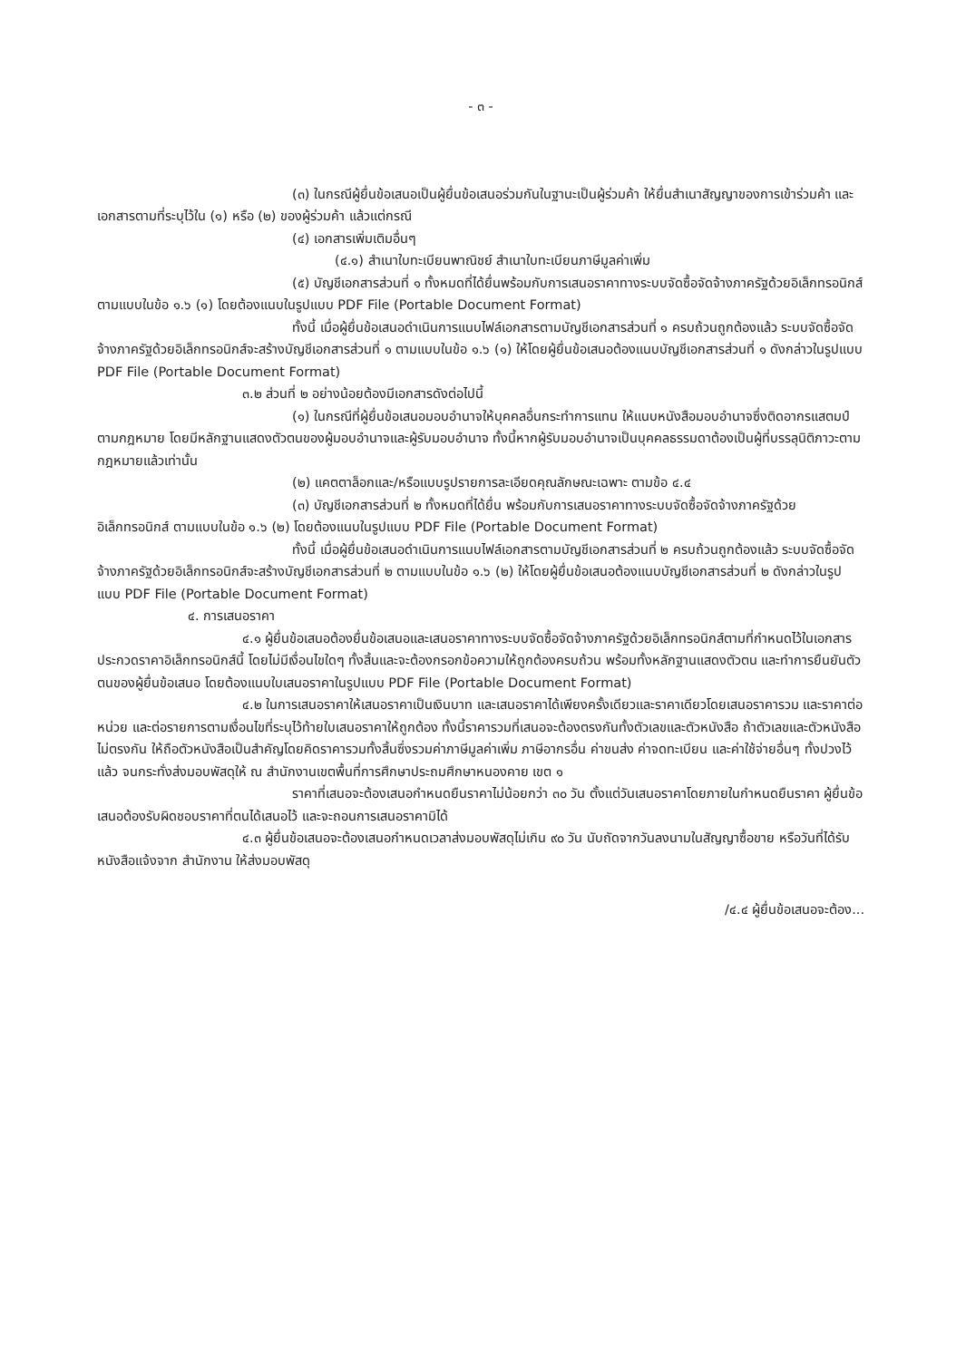- ๓ -
(๓) ในกรณีผู้ยื่นข้อเสนอเป็นผู้ยื่นข้อเสนอร่วมกันในฐานะเป็นผู้ร่วมค้า ให้ยื่นสำเนาสัญญาของการเข้าร่วมค้า และเอกสารตามที่ระบุไว้ใน (๑) หรือ (๒) ของผู้ร่วมค้า แล้วแต่กรณี
(๔) เอกสารเพิ่มเติมอื่นๆ
(๔.๑) สำเนาใบทะเบียนพาณิชย์ สำเนาใบทะเบียนภาษีมูลค่าเพิ่ม
(๕) บัญชีเอกสารส่วนที่ ๑ ทั้งหมดที่ได้ยื่นพร้อมกับการเสนอราคาทางระบบจัดซื้อจัดจ้างภาครัฐด้วยอิเล็กทรอนิกส์ ตามแบบในข้อ ๑.๖ (๑) โดยต้องแนบในรูปแบบ PDF File (Portable Document Format)
ทั้งนี้ เมื่อผู้ยื่นข้อเสนอดำเนินการแนบไฟล์เอกสารตามบัญชีเอกสารส่วนที่ ๑ ครบถ้วนถูกต้องแล้ว ระบบจัดซื้อจัดจ้างภาครัฐด้วยอิเล็กทรอนิกส์จะสร้างบัญชีเอกสารส่วนที่ ๑ ตามแบบในข้อ ๑.๖ (๑) ให้โดยผู้ยื่นข้อเสนอต้องแนบบัญชีเอกสารส่วนที่ ๑ ดังกล่าวในรูปแบบ PDF File (Portable Document Format)
๓.๒ ส่วนที่ ๒ อย่างน้อยต้องมีเอกสารดังต่อไปนี้
(๑) ในกรณีที่ผู้ยื่นข้อเสนอมอบอำนาจให้บุคคลอื่นกระทำการแทน ให้แนบหนังสือมอบอำนาจซึ่งติดอากรแสตมป์ตามกฎหมาย โดยมีหลักฐานแสดงตัวตนของผู้มอบอำนาจและผู้รับมอบอำนาจ ทั้งนี้หากผู้รับมอบอำนาจเป็นบุคคลธรรมดาต้องเป็นผู้ที่บรรลุนิติภาวะตามกฎหมายแล้วเท่านั้น
(๒) แคตตาล็อกและ/หรือแบบรูปรายการละเอียดคุณลักษณะเฉพาะ ตามข้อ ๔.๔
(๓) บัญชีเอกสารส่วนที่ ๒ ทั้งหมดที่ได้ยื่น พร้อมกับการเสนอราคาทางระบบจัดซื้อจัดจ้างภาครัฐด้วยอิเล็กทรอนิกส์ ตามแบบในข้อ ๑.๖ (๒) โดยต้องแนบในรูปแบบ PDF File (Portable Document Format)
ทั้งนี้ เมื่อผู้ยื่นข้อเสนอดำเนินการแนบไฟล์เอกสารตามบัญชีเอกสารส่วนที่ ๒ ครบถ้วนถูกต้องแล้ว ระบบจัดซื้อจัดจ้างภาครัฐด้วยอิเล็กทรอนิกส์จะสร้างบัญชีเอกสารส่วนที่ ๒ ตามแบบในข้อ ๑.๖ (๒) ให้โดยผู้ยื่นข้อเสนอต้องแนบบัญชีเอกสารส่วนที่ ๒ ดังกล่าวในรูปแบบ PDF File (Portable Document Format)
๔. การเสนอราคา
๔.๑ ผู้ยื่นข้อเสนอต้องยื่นข้อเสนอและเสนอราคาทางระบบจัดซื้อจัดจ้างภาครัฐด้วยอิเล็กทรอนิกส์ตามที่กำหนดไว้ในเอกสารประกวดราคาอิเล็กทรอนิกส์นี้ โดยไม่มีเงื่อนไขใดๆ ทั้งสิ้นและจะต้องกรอกข้อความให้ถูกต้องครบถ้วน พร้อมทั้งหลักฐานแสดงตัวตน และทำการยืนยันตัวตนของผู้ยื่นข้อเสนอ โดยต้องแนบใบเสนอราคาในรูปแบบ PDF File (Portable Document Format)
๔.๒ ในการเสนอราคาให้เสนอราคาเป็นเงินบาท และเสนอราคาได้เพียงครั้งเดียวและราคาเดียวโดยเสนอราคารวม และราคาต่อหน่วย และต่อรายการตามเงื่อนไขที่ระบุไว้ท้ายใบเสนอราคาให้ถูกต้อง ทั้งนี้ราคารวมที่เสนอจะต้องตรงกันทั้งตัวเลขและตัวหนังสือ ถ้าตัวเลขและตัวหนังสือไม่ตรงกัน ให้ถือตัวหนังสือเป็นสำคัญโดยคิดราคารวมทั้งสิ้นซึ่งรวมค่าภาษีมูลค่าเพิ่ม ภาษีอากรอื่น ค่าขนส่ง ค่าจดทะเบียน และค่าใช้จ่ายอื่นๆ ทั้งปวงไว้แล้ว จนกระทั่งส่งมอบพัสดุให้ ณ สำนักงานเขตพื้นที่การศึกษาประถมศึกษาหนองคาย เขต ๑
ราคาที่เสนอจะต้องเสนอกำหนดยืนราคาไม่น้อยกว่า ๓๐ วัน ตั้งแต่วันเสนอราคาโดยภายในกำหนดยืนราคา ผู้ยื่นข้อเสนอต้องรับผิดชอบราคาที่ตนได้เสนอไว้ และจะถอนการเสนอราคามิได้
๔.๓ ผู้ยื่นข้อเสนอจะต้องเสนอกำหนดเวลาส่งมอบพัสดุไม่เกิน ๙๐ วัน นับถัดจากวันลงนามในสัญญาซื้อขาย หรือวันที่ได้รับหนังสือแจ้งจาก สำนักงาน ให้ส่งมอบพัสดุ
/๔.๔ ผู้ยื่นข้อเสนอจะต้อง...